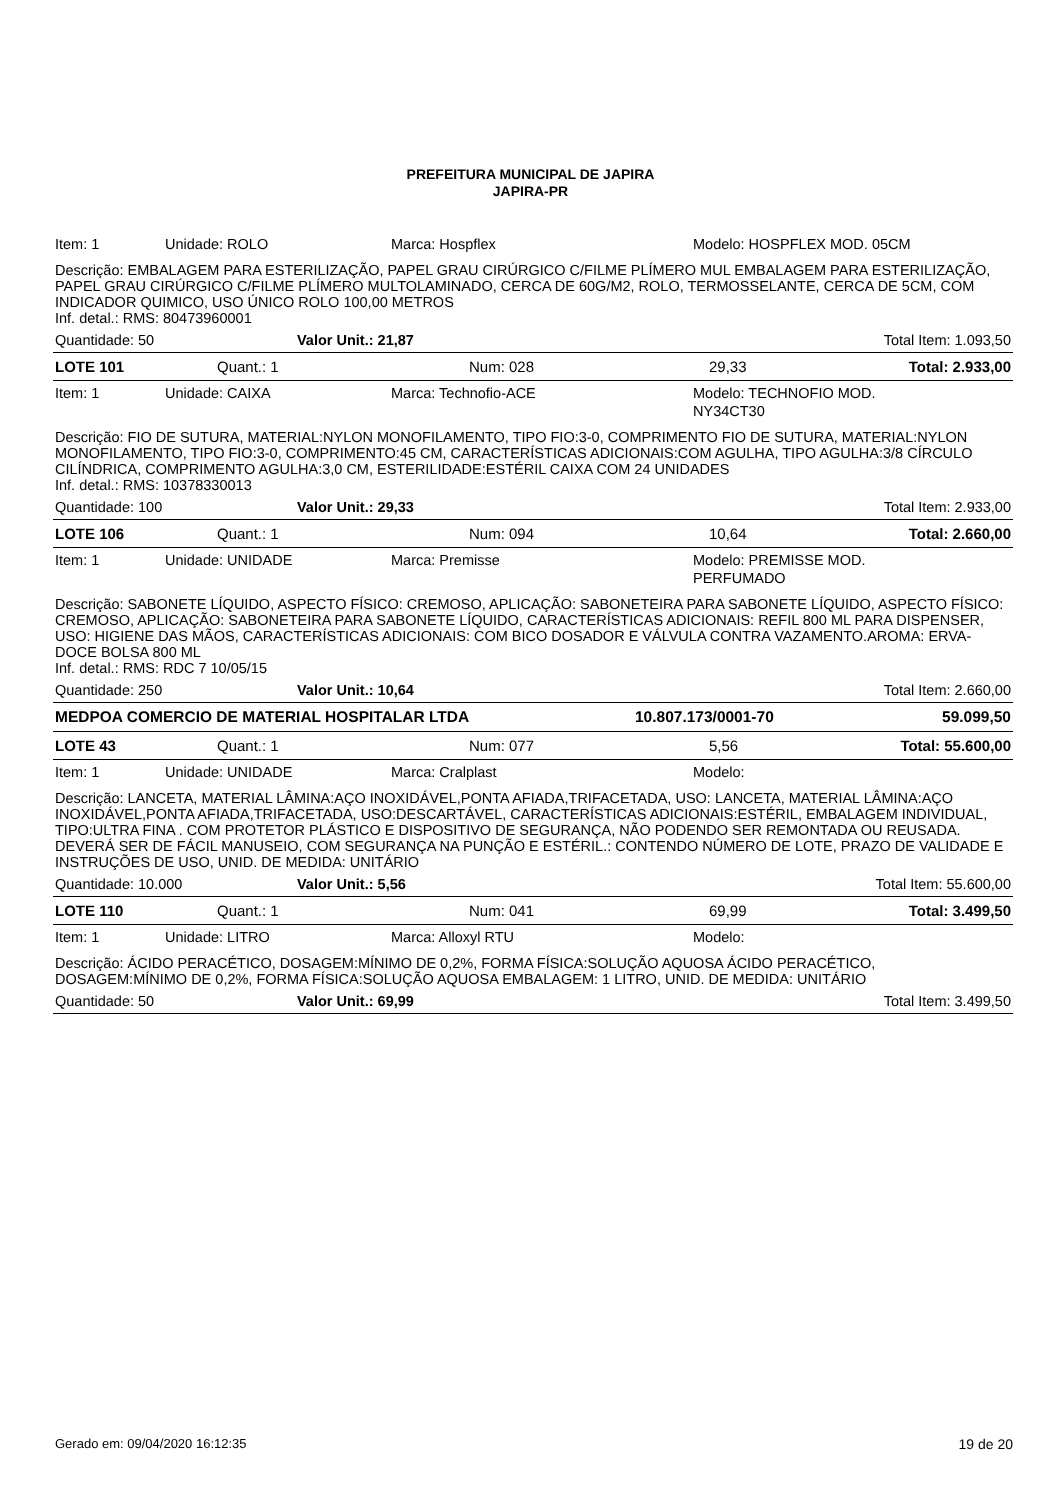PREFEITURA MUNICIPAL DE JAPIRA
JAPIRA-PR
Item: 1 Unidade: ROLO Marca: Hospflex Modelo: HOSPFLEX MOD. 05CM
Descrição: EMBALAGEM PARA ESTERILIZAÇÃO, PAPEL GRAU CIRÚRGICO C/FILME PLÍMERO MUL EMBALAGEM PARA ESTERILIZAÇÃO, PAPEL GRAU CIRÚRGICO C/FILME PLÍMERO MULTOLAMINADO, CERCA DE 60G/M2, ROLO, TERMOSSELANTE, CERCA DE 5CM, COM INDICADOR QUIMICO, USO ÚNICO ROLO 100,00 METROS
Inf. detal.: RMS: 80473960001
Quantidade: 50 Valor Unit.: 21,87 Total Item: 1.093,50
LOTE 101 Quant.: 1 Num: 028 29,33 Total: 2.933,00
Item: 1 Unidade: CAIXA Marca: Technofio-ACE Modelo: TECHNOFIO MOD.
NY34CT30
Descrição: FIO DE SUTURA, MATERIAL:NYLON MONOFILAMENTO, TIPO FIO:3-0, COMPRIMENTO FIO DE SUTURA, MATERIAL:NYLON MONOFILAMENTO, TIPO FIO:3-0, COMPRIMENTO:45 CM, CARACTERÍSTICAS ADICIONAIS:COM AGULHA, TIPO AGULHA:3/8 CÍRCULO CILÍNDRICA, COMPRIMENTO AGULHA:3,0 CM, ESTERILIDADE:ESTÉRIL CAIXA COM 24 UNIDADES
Inf. detal.: RMS: 10378330013
Quantidade: 100 Valor Unit.: 29,33 Total Item: 2.933,00
LOTE 106 Quant.: 1 Num: 094 10,64 Total: 2.660,00
Item: 1 Unidade: UNIDADE Marca: Premisse Modelo: PREMISSE MOD.
PERFUMADO
Descrição: SABONETE LÍQUIDO, ASPECTO FÍSICO: CREMOSO, APLICAÇÃO: SABONETEIRA PARA SABONETE LÍQUIDO, ASPECTO FÍSICO: CREMOSO, APLICAÇÃO: SABONETEIRA PARA SABONETE LÍQUIDO, CARACTERÍSTICAS ADICIONAIS: REFIL 800 ML PARA DISPENSER, USO: HIGIENE DAS MÃOS, CARACTERÍSTICAS ADICIONAIS: COM BICO DOSADOR E VÁLVULA CONTRA VAZAMENTO.AROMA: ERVA-DOCE BOLSA 800 ML
Inf. detal.: RMS: RDC 7 10/05/15
Quantidade: 250 Valor Unit.: 10,64 Total Item: 2.660,00
MEDPOA COMERCIO DE MATERIAL HOSPITALAR LTDA 10.807.173/0001-70 59.099,50
LOTE 43 Quant.: 1 Num: 077 5,56 Total: 55.600,00
Item: 1 Unidade: UNIDADE Marca: Cralplast Modelo:
Descrição: LANCETA, MATERIAL LÂMINA:AÇO INOXIDÁVEL,PONTA AFIADA,TRIFACETADA, USO: LANCETA, MATERIAL LÂMINA:AÇO INOXIDÁVEL,PONTA AFIADA,TRIFACETADA, USO:DESCARTÁVEL, CARACTERÍSTICAS ADICIONAIS:ESTÉRIL, EMBALAGEM INDIVIDUAL, TIPO:ULTRA FINA . COM PROTETOR PLÁSTICO E DISPOSITIVO DE SEGURANÇA, NÃO PODENDO SER REMONTADA OU REUSADA. DEVERÁ SER DE FÁCIL MANUSEIO, COM SEGURANÇA NA PUNÇÃO E ESTÉRIL.: CONTENDO NÚMERO DE LOTE, PRAZO DE VALIDADE E INSTRUÇÕES DE USO, UNID. DE MEDIDA: UNITÁRIO
Quantidade: 10.000 Valor Unit.: 5,56 Total Item: 55.600,00
LOTE 110 Quant.: 1 Num: 041 69,99 Total: 3.499,50
Item: 1 Unidade: LITRO Marca: Alloxyl RTU Modelo:
Descrição: ÁCIDO PERACÉTICO, DOSAGEM:MÍNIMO DE 0,2%, FORMA FÍSICA:SOLUÇÃO AQUOSA ÁCIDO PERACÉTICO, DOSAGEM:MÍNIMO DE 0,2%, FORMA FÍSICA:SOLUÇÃO AQUOSA EMBALAGEM: 1 LITRO, UNID. DE MEDIDA: UNITÁRIO
Quantidade: 50 Valor Unit.: 69,99 Total Item: 3.499,50
Gerado em: 09/04/2020 16:12:35 19 de 20